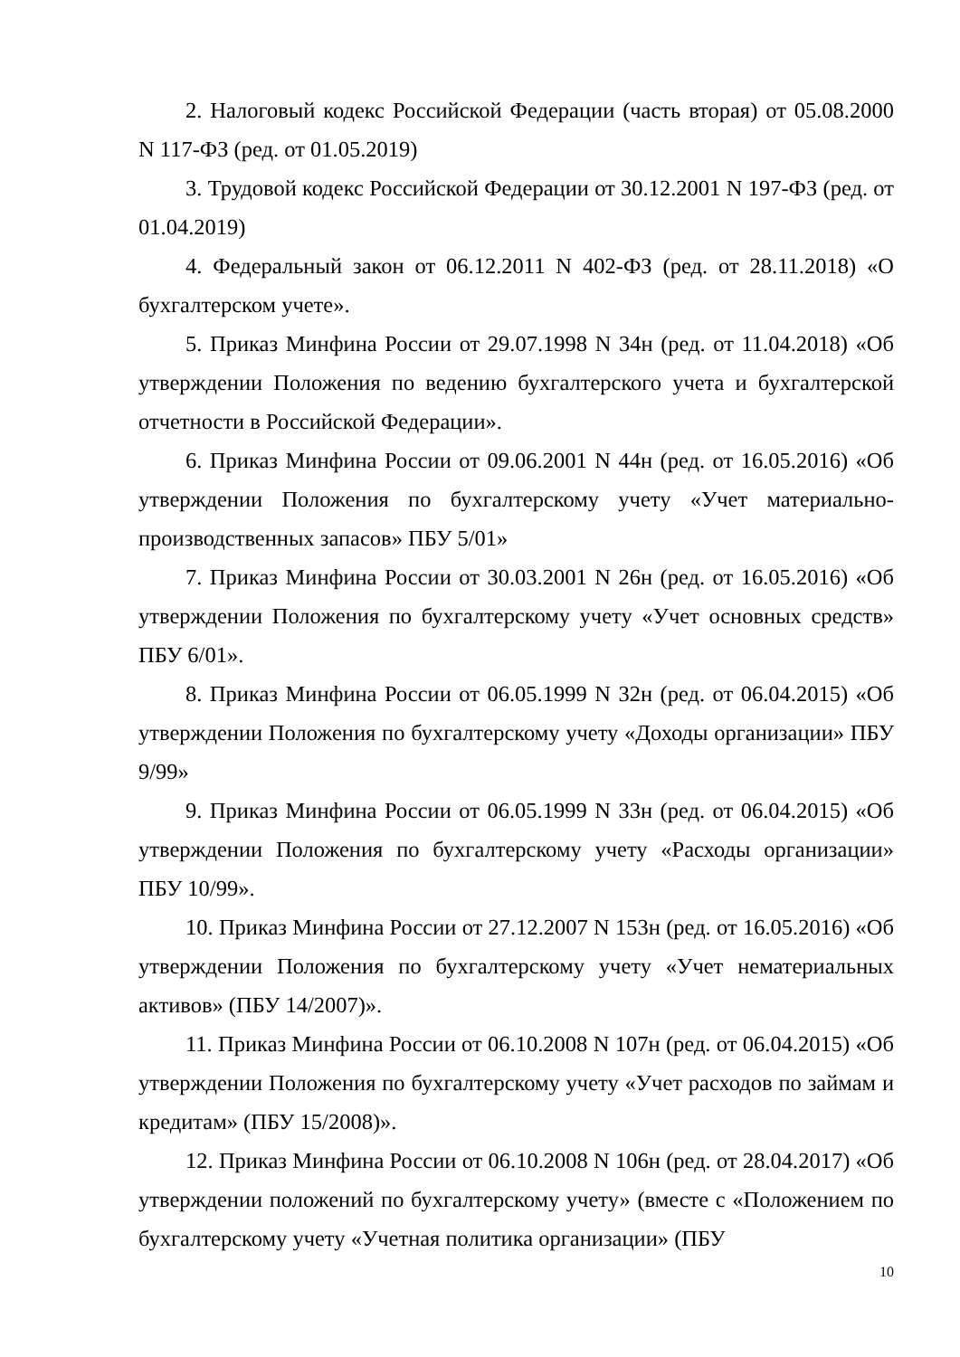2. Налоговый кодекс Российской Федерации (часть вторая) от 05.08.2000 N 117-ФЗ (ред. от 01.05.2019)
3. Трудовой кодекс Российской Федерации от 30.12.2001 N 197-ФЗ (ред. от 01.04.2019)
4. Федеральный закон от 06.12.2011 N 402-ФЗ (ред. от 28.11.2018) «О бухгалтерском учете».
5. Приказ Минфина России от 29.07.1998 N 34н (ред. от 11.04.2018) «Об утверждении Положения по ведению бухгалтерского учета и бухгалтерской отчетности в Российской Федерации».
6. Приказ Минфина России от 09.06.2001 N 44н (ред. от 16.05.2016) «Об утверждении Положения по бухгалтерскому учету «Учет материально-производственных запасов» ПБУ 5/01»
7. Приказ Минфина России от 30.03.2001 N 26н (ред. от 16.05.2016) «Об утверждении Положения по бухгалтерскому учету «Учет основных средств» ПБУ 6/01».
8. Приказ Минфина России от 06.05.1999 N 32н (ред. от 06.04.2015) «Об утверждении Положения по бухгалтерскому учету «Доходы организации» ПБУ 9/99»
9. Приказ Минфина России от 06.05.1999 N 33н (ред. от 06.04.2015) «Об утверждении Положения по бухгалтерскому учету «Расходы организации» ПБУ 10/99».
10. Приказ Минфина России от 27.12.2007 N 153н (ред. от 16.05.2016) «Об утверждении Положения по бухгалтерскому учету «Учет нематериальных активов» (ПБУ 14/2007)».
11. Приказ Минфина России от 06.10.2008 N 107н (ред. от 06.04.2015) «Об утверждении Положения по бухгалтерскому учету «Учет расходов по займам и кредитам» (ПБУ 15/2008)».
12. Приказ Минфина России от 06.10.2008 N 106н (ред. от 28.04.2017) «Об утверждении положений по бухгалтерскому учету» (вместе с «Положением по бухгалтерскому учету «Учетная политика организации» (ПБУ
10